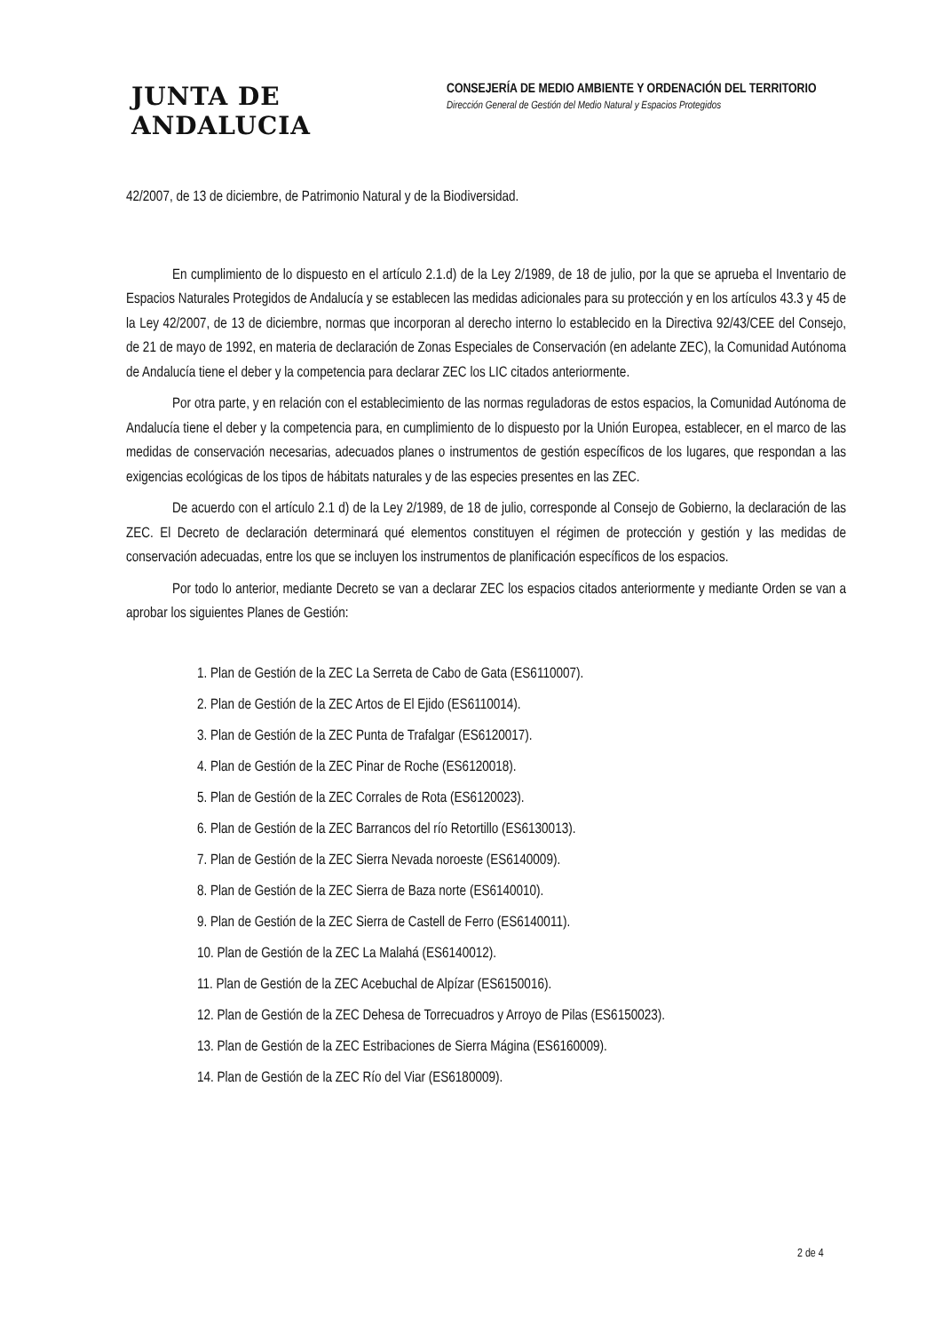JUNTA DE ANDALUCIA
CONSEJERÍA DE MEDIO AMBIENTE Y ORDENACIÓN DEL TERRITORIO
Dirección General de Gestión del Medio Natural y Espacios Protegidos
42/2007, de 13 de diciembre, de Patrimonio Natural y de la Biodiversidad.
En cumplimiento de lo dispuesto en el artículo 2.1.d) de la Ley 2/1989, de 18 de julio, por la que se aprueba el Inventario de Espacios Naturales Protegidos de Andalucía y se establecen las medidas adicionales para su protección y en los artículos 43.3 y 45 de la Ley 42/2007, de 13 de diciembre, normas que incorporan al derecho interno lo establecido en la Directiva 92/43/CEE del Consejo, de 21 de mayo de 1992, en materia de declaración de Zonas Especiales de Conservación (en adelante ZEC), la Comunidad Autónoma de Andalucía tiene el deber y la competencia para declarar ZEC los LIC citados anteriormente.
Por otra parte, y en relación con el establecimiento de las normas reguladoras de estos espacios, la Comunidad Autónoma de Andalucía tiene el deber y la competencia para, en cumplimiento de lo dispuesto por la Unión Europea, establecer, en el marco de las medidas de conservación necesarias, adecuados planes o instrumentos de gestión específicos de los lugares, que respondan a las exigencias ecológicas de los tipos de hábitats naturales y de las especies presentes en las ZEC.
De acuerdo con el artículo 2.1 d) de la Ley 2/1989, de 18 de julio, corresponde al Consejo de Gobierno, la declaración de las ZEC. El Decreto de declaración determinará qué elementos constituyen el régimen de protección y gestión y las medidas de conservación adecuadas, entre los que se incluyen los instrumentos de planificación específicos de los espacios.
Por todo lo anterior, mediante Decreto se van a declarar ZEC los espacios citados anteriormente y mediante Orden se van a aprobar los siguientes Planes de Gestión:
1. Plan de Gestión de la ZEC La Serreta de Cabo de Gata (ES6110007).
2. Plan de Gestión de la ZEC Artos de El Ejido (ES6110014).
3. Plan de Gestión de la ZEC Punta de Trafalgar (ES6120017).
4. Plan de Gestión de la ZEC Pinar de Roche (ES6120018).
5. Plan de Gestión de la ZEC Corrales de Rota (ES6120023).
6. Plan de Gestión de la ZEC Barrancos del río Retortillo (ES6130013).
7. Plan de Gestión de la ZEC Sierra Nevada noroeste (ES6140009).
8. Plan de Gestión de la ZEC Sierra de Baza norte (ES6140010).
9. Plan de Gestión de la ZEC Sierra de Castell de Ferro (ES6140011).
10. Plan de Gestión de la ZEC La Malahá (ES6140012).
11. Plan de Gestión de la ZEC Acebuchal de Alpízar (ES6150016).
12. Plan de Gestión de la ZEC Dehesa de Torrecuadros y Arroyo de Pilas (ES6150023).
13. Plan de Gestión de la ZEC Estribaciones de Sierra Mágina (ES6160009).
14. Plan de Gestión de la ZEC Río del Viar (ES6180009).
2 de 4